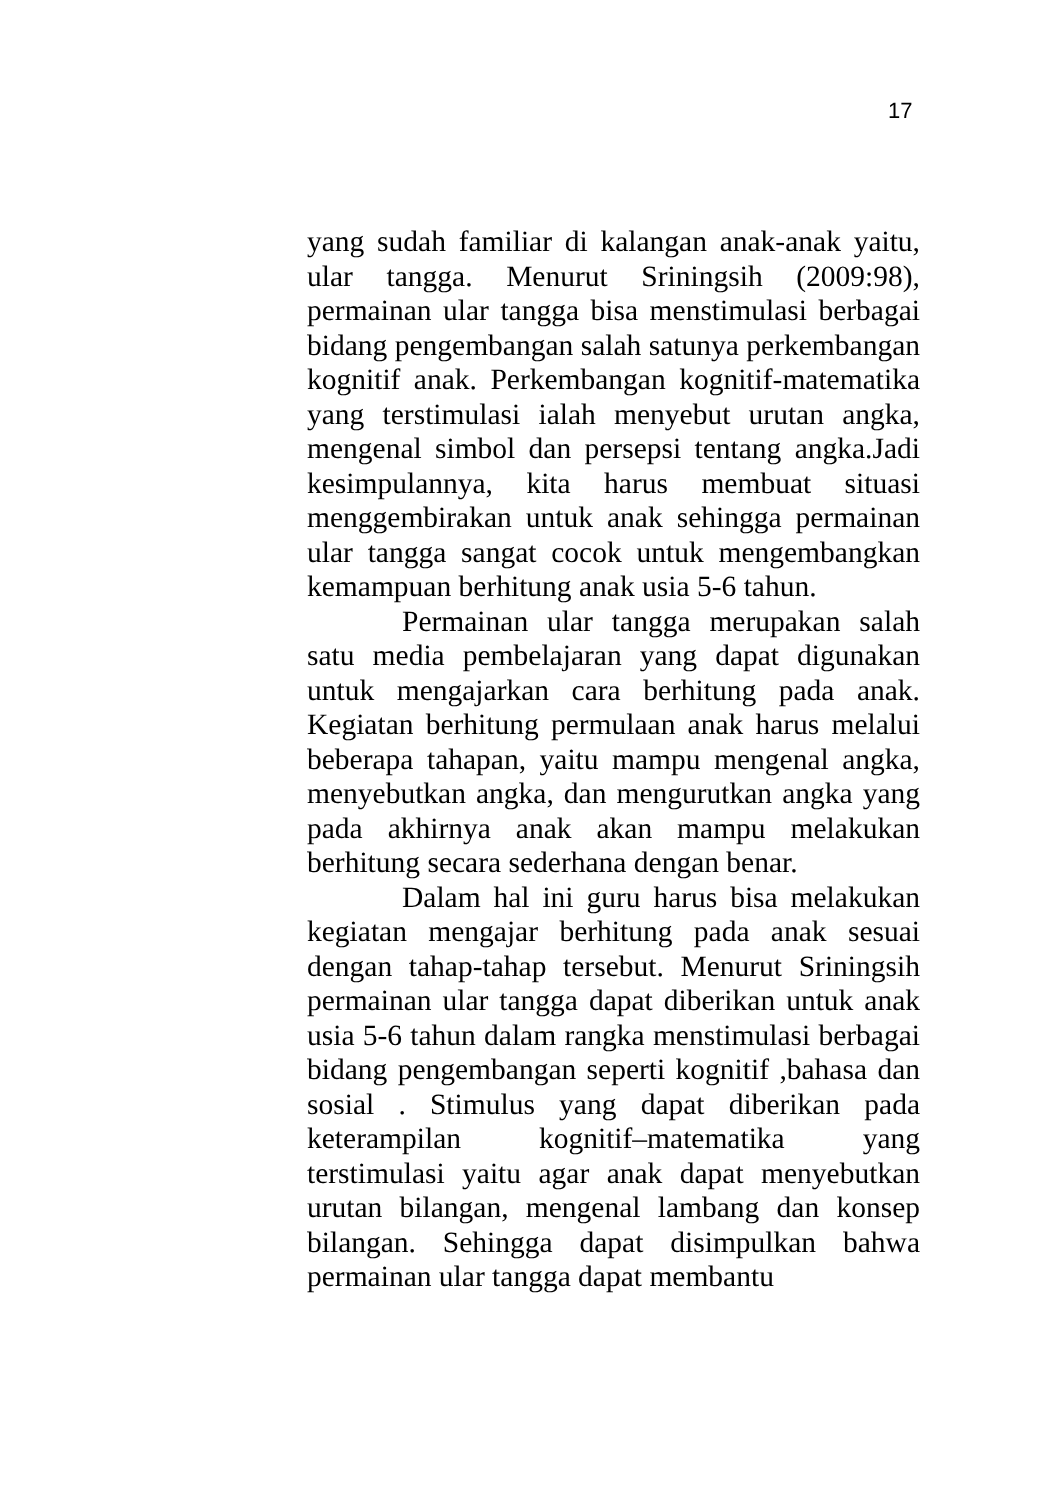17
yang sudah familiar di kalangan anak-anak yaitu, ular tangga. Menurut Sriningsih (2009:98), permainan ular tangga bisa menstimulasi berbagai bidang pengembangan salah satunya perkembangan kognitif anak. Perkembangan kognitif-matematika yang terstimulasi ialah menyebut urutan angka, mengenal simbol dan persepsi tentang angka.Jadi kesimpulannya, kita harus membuat situasi menggembirakan untuk anak sehingga permainan ular tangga sangat cocok untuk mengembangkan kemampuan berhitung anak usia 5-6 tahun.
Permainan ular tangga merupakan salah satu media pembelajaran yang dapat digunakan untuk mengajarkan cara berhitung pada anak. Kegiatan berhitung permulaan anak harus melalui beberapa tahapan, yaitu mampu mengenal angka, menyebutkan angka, dan mengurutkan angka yang pada akhirnya anak akan mampu melakukan berhitung secara sederhana dengan benar.
Dalam hal ini guru harus bisa melakukan kegiatan mengajar berhitung pada anak sesuai dengan tahap-tahap tersebut. Menurut Sriningsih permainan ular tangga dapat diberikan untuk anak usia 5-6 tahun dalam rangka menstimulasi berbagai bidang pengembangan seperti kognitif ,bahasa dan sosial . Stimulus yang dapat diberikan pada keterampilan kognitif–matematika yang terstimulasi yaitu agar anak dapat menyebutkan urutan bilangan, mengenal lambang dan konsep bilangan. Sehingga dapat disimpulkan bahwa permainan ular tangga dapat membantu